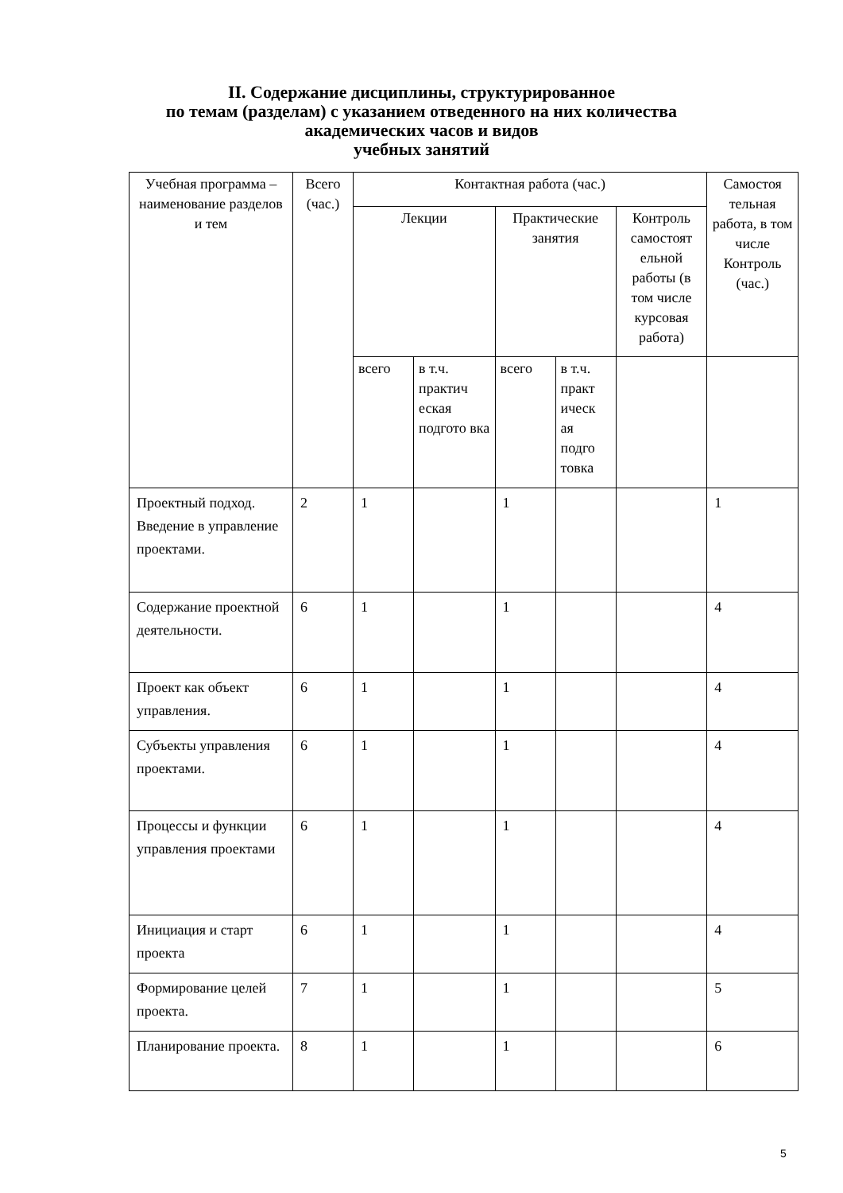II. Содержание дисциплины, структурированное
по темам (разделам) с указанием отведенного на них количества
академических часов и видов
учебных занятий
| Учебная программа – наименование разделов и тем | Всего (час.) | Контактная работа (час.) | | | | | Самостоя тельная работа, в том числе Контроль (час.) |
| --- | --- | --- | --- | --- | --- | --- | --- |
| | | Лекции | | Практические занятия | | Контроль самостоят ельной работы (в том числе курсовая работа) | |
| | | всего | в т.ч. практич еская подгото вка | всего | в т.ч. практ ическ ая подго товка | | |
| Проектный подход. Введение в управление проектами. | 2 | 1 | | 1 | | | 1 |
| Содержание проектной деятельности. | 6 | 1 | | 1 | | | 4 |
| Проект как объект управления. | 6 | 1 | | 1 | | | 4 |
| Субъекты управления проектами. | 6 | 1 | | 1 | | | 4 |
| Процессы и функции управления проектами | 6 | 1 | | 1 | | | 4 |
| Инициация и старт проекта | 6 | 1 | | 1 | | | 4 |
| Формирование целей проекта. | 7 | 1 | | 1 | | | 5 |
| Планирование проекта. | 8 | 1 | | 1 | | | 6 |
5